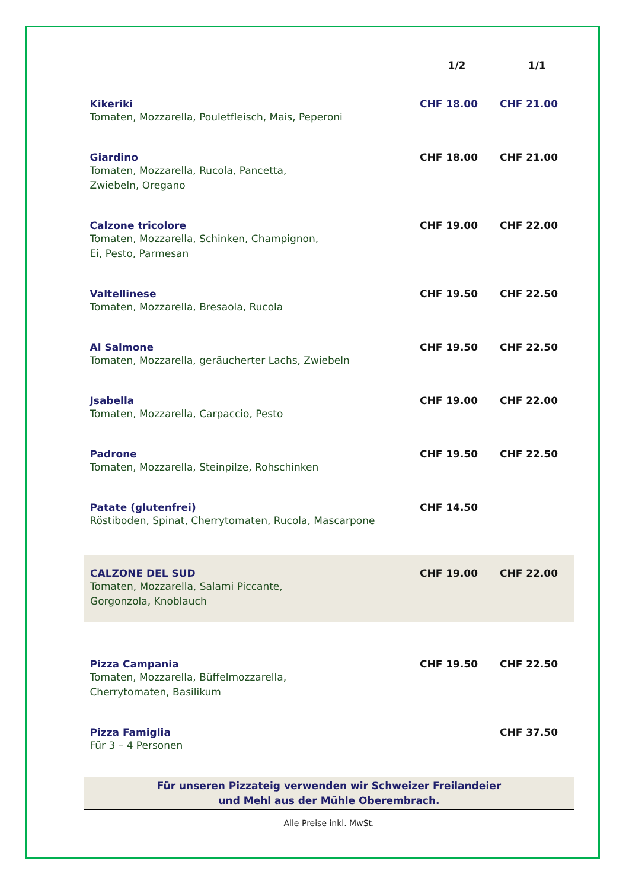| | 1/2 | 1/1 |
| --- | --- | --- |
| Kikeriki Tomaten, Mozzarella, Pouletfleisch, Mais, Peperoni | CHF 18.00 | CHF 21.00 |
| Giardino Tomaten, Mozzarella, Rucola, Pancetta, Zwiebeln, Oregano | CHF 18.00 | CHF 21.00 |
| Calzone tricolore Tomaten, Mozzarella, Schinken, Champignon, Ei, Pesto, Parmesan | CHF 19.00 | CHF 22.00 |
| Valtellinese Tomaten, Mozzarella, Bresaola, Rucola | CHF 19.50 | CHF 22.50 |
| Al Salmone Tomaten, Mozzarella, geräucherter Lachs, Zwiebeln | CHF 19.50 | CHF 22.50 |
| Jsabella Tomaten, Mozzarella, Carpaccio, Pesto | CHF 19.00 | CHF 22.00 |
| Padrone Tomaten, Mozzarella, Steinpilze, Rohschinken | CHF 19.50 | CHF 22.50 |
| Patate (glutenfrei) Röstiboden, Spinat, Cherrytomaten, Rucola, Mascarpone | CHF 14.50 | |
| CALZONE DEL SUD Tomaten, Mozzarella, Salami Piccante, Gorgonzola, Knoblauch | CHF 19.00 | CHF 22.00 |
| Pizza Campania Tomaten, Mozzarella, Büffelmozzarella, Cherrytomaten, Basilikum | CHF 19.50 | CHF 22.50 |
| Pizza Famiglia Für 3 – 4 Personen | | CHF 37.50 |
Für unseren Pizzateig verwenden wir Schweizer Freilandeier
und Mehl aus der Mühle Oberembrach.
Alle Preise inkl. MwSt.